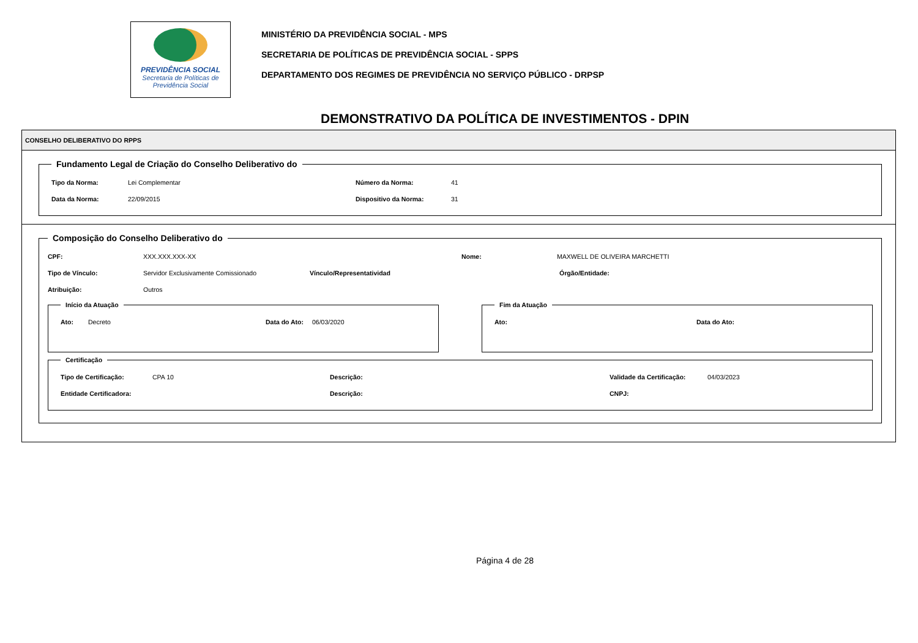PREVIDÊNCIA SOCIAL
Secretaria de Políticas de
Previdência Social
MINISTÉRIO DA PREVIDÊNCIA SOCIAL - MPS
SECRETARIA DE POLÍTICAS DE PREVIDÊNCIA SOCIAL - SPPS
DEPARTAMENTO DOS REGIMES DE PREVIDÊNCIA NO SERVIÇO PÚBLICO - DRPSP
DEMONSTRATIVO DA POLÍTICA DE INVESTIMENTOS - DPIN
CONSELHO DELIBERATIVO DO RPPS
Fundamento Legal de Criação do Conselho Deliberativo do
Tipo da Norma: Lei Complementar Número da Norma: 41
Data da Norma: 22/09/2015 Dispositivo da Norma: 31
Composição do Conselho Deliberativo do
CPF: XXX.XXX.XXX-XX Nome: MAXWELL DE OLIVEIRA MARCHETTI
Tipo de Vínculo: Servidor Exclusivamente Comissionado Vínculo/Representatividad Órgão/Entidade:
Atribuição: Outros
Início da Atuação
Ato: Decreto Data do Ato: 06/03/2020
Fim da Atuação
Ato: Data do Ato:
Certificação
Tipo de Certificação: CPA 10 Descrição: Validade da Certificação: 04/03/2023
Entidade Certificadora: Descrição: CNPJ:
Página 4 de 28